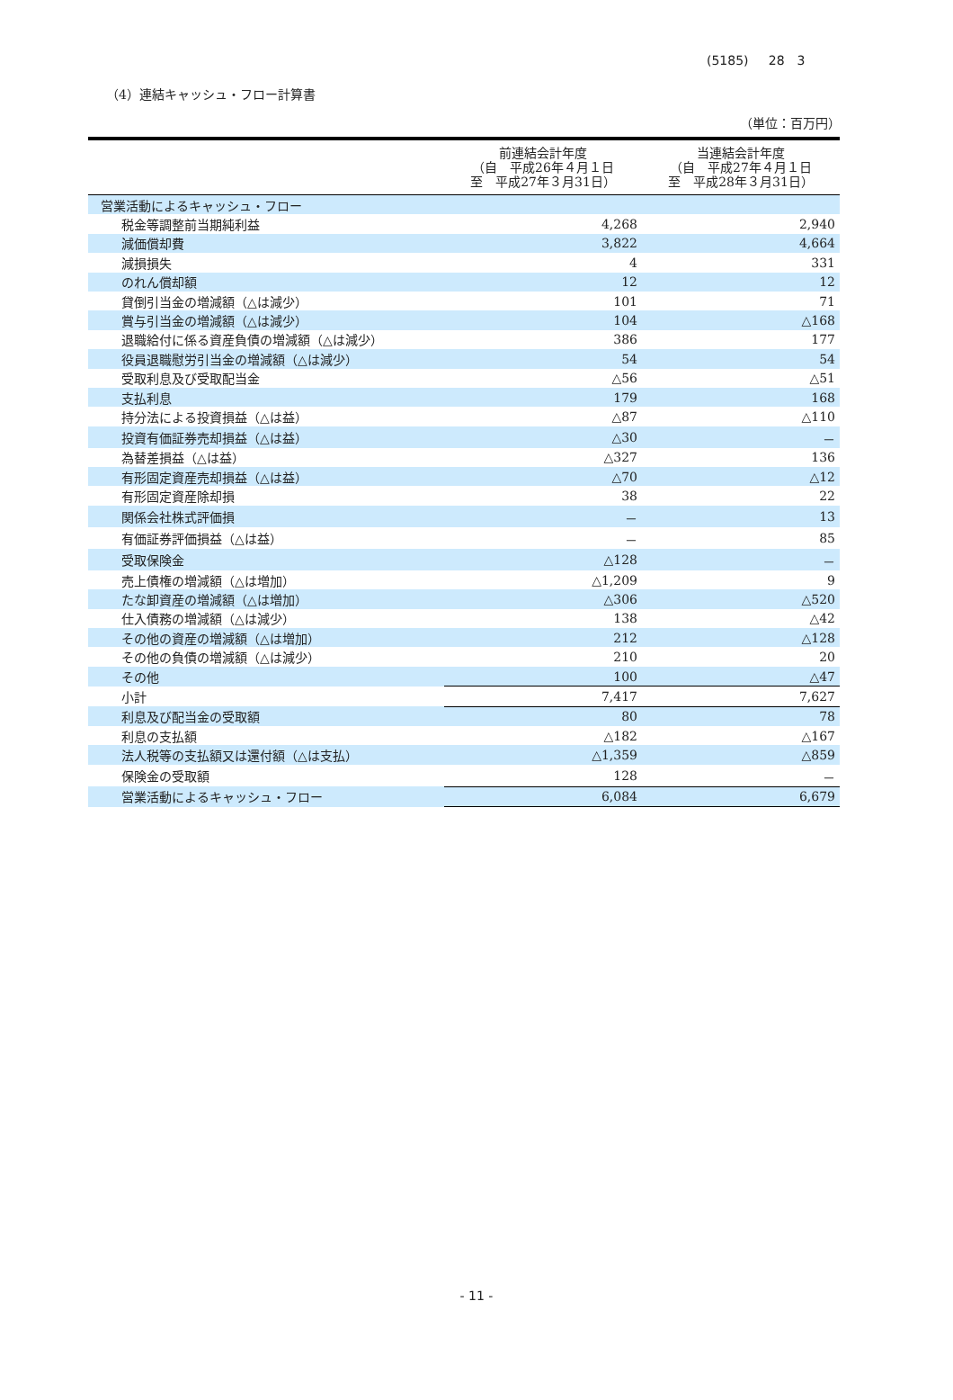(5185) 28　3
（4）連結キャッシュ・フロー計算書
（単位：百万円）
| | 前連結会計年度 （自 平成26年４月１日 至 平成27年３月31日） | 当連結会計年度 （自 平成27年４月１日 至 平成28年３月31日） |
| --- | --- | --- |
| 営業活動によるキャッシュ・フロー | | |
| 税金等調整前当期純利益 | 4,268 | 2,940 |
| 減価償却費 | 3,822 | 4,664 |
| 減損損失 | 4 | 331 |
| のれん償却額 | 12 | 12 |
| 貸倒引当金の増減額（△は減少） | 101 | 71 |
| 賞与引当金の増減額（△は減少） | 104 | △168 |
| 退職給付に係る資産負債の増減額（△は減少） | 386 | 177 |
| 役員退職慰労引当金の増減額（△は減少） | 54 | 54 |
| 受取利息及び受取配当金 | △56 | △51 |
| 支払利息 | 179 | 168 |
| 持分法による投資損益（△は益） | △87 | △110 |
| 投資有価証券売却損益（△は益） | △30 | － |
| 為替差損益（△は益） | △327 | 136 |
| 有形固定資産売却損益（△は益） | △70 | △12 |
| 有形固定資産除却損 | 38 | 22 |
| 関係会社株式評価損 | － | 13 |
| 有価証券評価損益（△は益） | － | 85 |
| 受取保険金 | △128 | － |
| 売上債権の増減額（△は増加） | △1,209 | 9 |
| たな卸資産の増減額（△は増加） | △306 | △520 |
| 仕入債務の増減額（△は減少） | 138 | △42 |
| その他の資産の増減額（△は増加） | 212 | △128 |
| その他の負債の増減額（△は減少） | 210 | 20 |
| その他 | 100 | △47 |
| 小計 | 7,417 | 7,627 |
| 利息及び配当金の受取額 | 80 | 78 |
| 利息の支払額 | △182 | △167 |
| 法人税等の支払額又は還付額（△は支払） | △1,359 | △859 |
| 保険金の受取額 | 128 | － |
| 営業活動によるキャッシュ・フロー | 6,084 | 6,679 |
- 11 -